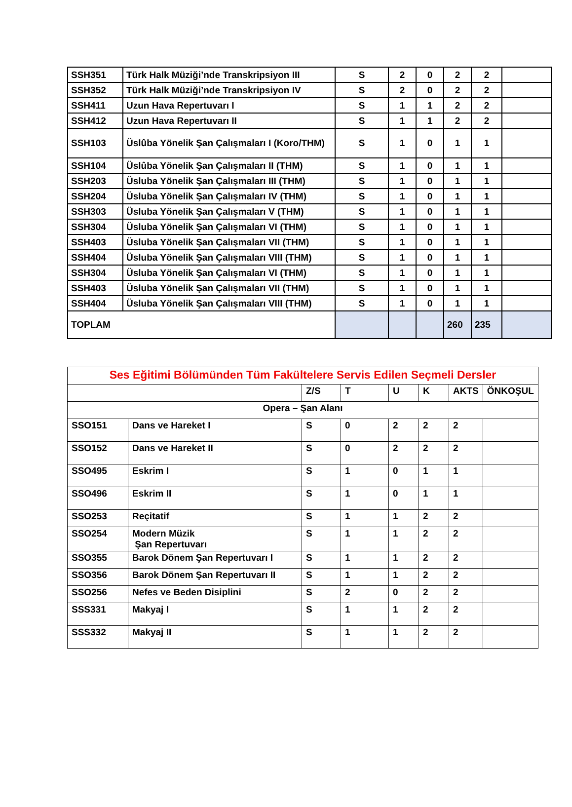| SSH351 | Türk Halk Müziği’nde Transkripsiyon III | S | 2 | 0 | 2 | 2 | |
| SSH352 | Türk Halk Müziği’nde Transkripsiyon IV | S | 2 | 0 | 2 | 2 | |
| SSH411 | Uzun Hava Repertuvarı I | S | 1 | 1 | 2 | 2 | |
| SSH412 | Uzun Hava Repertuvarı II | S | 1 | 1 | 2 | 2 | |
| SSH103 | Üslûba Yönelik Şan Çalışmaları I (Koro/THM) | S | 1 | 0 | 1 | 1 | |
| SSH104 | Üslûba Yönelik Şan Çalışmaları II (THM) | S | 1 | 0 | 1 | 1 | |
| SSH203 | Üsluba Yönelik Şan Çalışmaları III (THM) | S | 1 | 0 | 1 | 1 | |
| SSH204 | Üsluba Yönelik Şan Çalışmaları IV (THM) | S | 1 | 0 | 1 | 1 | |
| SSH303 | Üsluba Yönelik Şan Çalışmaları V (THM) | S | 1 | 0 | 1 | 1 | |
| SSH304 | Üsluba Yönelik Şan Çalışmaları VI (THM) | S | 1 | 0 | 1 | 1 | |
| SSH403 | Üsluba Yönelik Şan Çalışmaları VII (THM) | S | 1 | 0 | 1 | 1 | |
| SSH404 | Üsluba Yönelik Şan Çalışmaları VIII (THM) | S | 1 | 0 | 1 | 1 | |
| SSH304 | Üsluba Yönelik Şan Çalışmaları VI (THM) | S | 1 | 0 | 1 | 1 | |
| SSH403 | Üsluba Yönelik Şan Çalışmaları VII (THM) | S | 1 | 0 | 1 | 1 | |
| SSH404 | Üsluba Yönelik Şan Çalışmaları VIII (THM) | S | 1 | 0 | 1 | 1 | |
| TOPLAM | | | | | 260 | 235 | |
| Ses Eğitimi Bölümünden Tüm Fakültelere Servis Edilen Seçmeli Dersler | | | | | | | |
| | | Z/S | T | U | K | AKTS | ÖNKOŞUL |
| Opera – Şan Alanı | | | | | | | |
| SSO151 | Dans ve Hareket I | S | 0 | 2 | 2 | 2 | |
| SSO152 | Dans ve Hareket II | S | 0 | 2 | 2 | 2 | |
| SSO495 | Eskrim I | S | 1 | 0 | 1 | 1 | |
| SSO496 | Eskrim II | S | 1 | 0 | 1 | 1 | |
| SSO253 | Reçitatif | S | 1 | 1 | 2 | 2 | |
| SSO254 | Modern Müzik Şan Repertuvarı | S | 1 | 1 | 2 | 2 | |
| SSO355 | Barok Dönem Şan Repertuvarı I | S | 1 | 1 | 2 | 2 | |
| SSO356 | Barok Dönem Şan Repertuvarı II | S | 1 | 1 | 2 | 2 | |
| SSO256 | Nefes ve Beden Disiplini | S | 2 | 0 | 2 | 2 | |
| SSS331 | Makyaj I | S | 1 | 1 | 2 | 2 | |
| SSS332 | Makyaj II | S | 1 | 1 | 2 | 2 | |